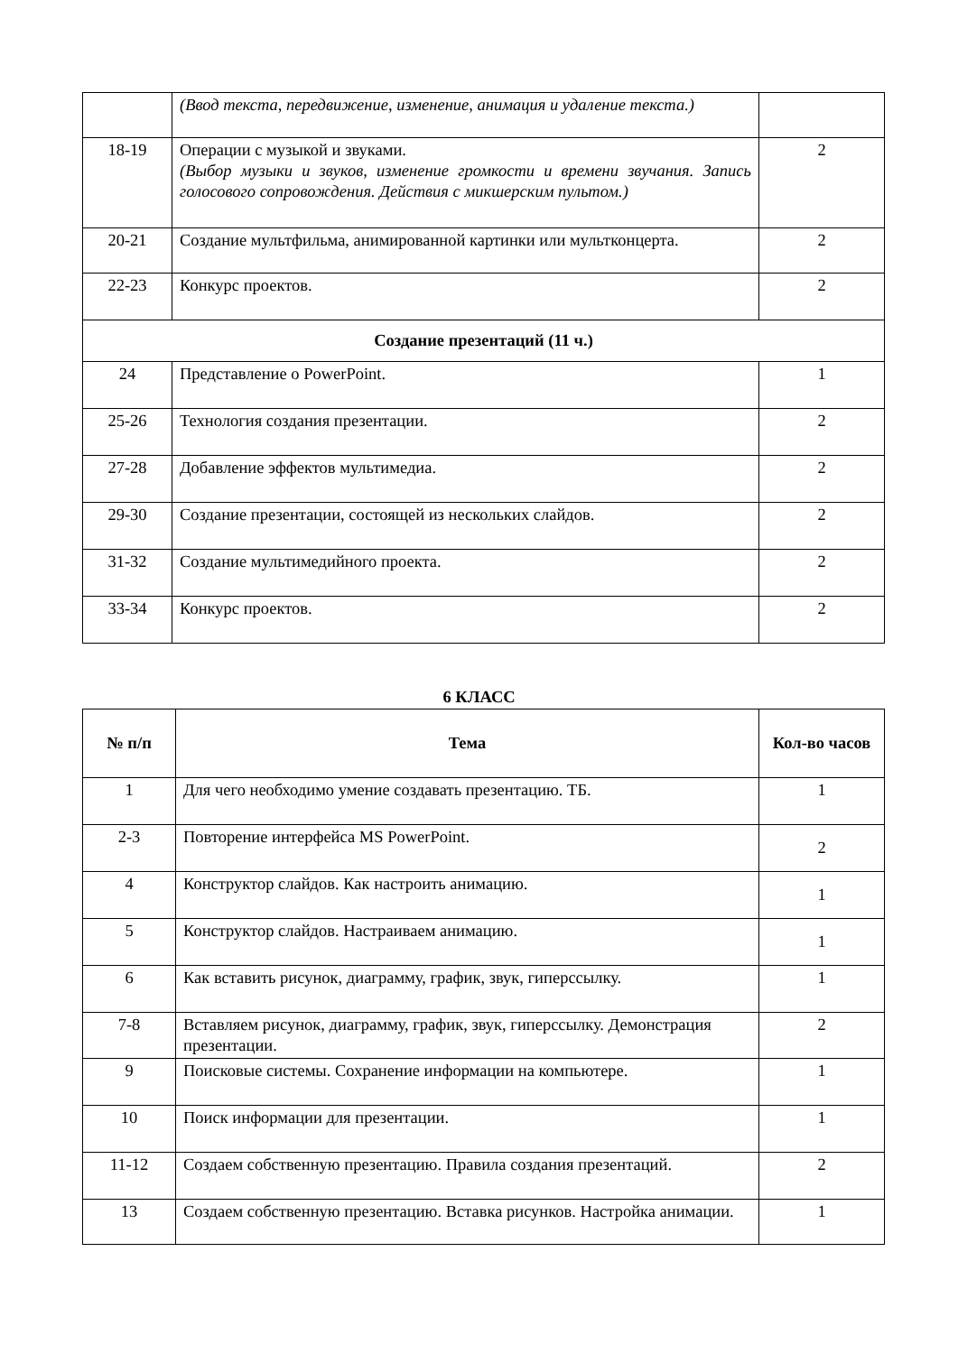| | (Ввод текста, передвижение, изменение, анимация и удаление текста.) | |
| 18-19 | Операции с музыкой и звуками. (Выбор музыки и звуков, изменение громкости и времени звучания. Запись голосового сопровождения. Действия с микшерским пультом.) | 2 |
| 20-21 | Создание мультфильма, анимированной картинки или мультконцерта. | 2 |
| 22-23 | Конкурс проектов. | 2 |
| Создание презентаций (11 ч.) | | |
| 24 | Представление о PowerPoint. | 1 |
| 25-26 | Технология создания презентации. | 2 |
| 27-28 | Добавление эффектов мультимедиа. | 2 |
| 29-30 | Создание презентации, состоящей из нескольких слайдов. | 2 |
| 31-32 | Создание мультимедийного проекта. | 2 |
| 33-34 | Конкурс проектов. | 2 |
6 КЛАСС
| № п/п | Тема | Кол-во часов |
| --- | --- | --- |
| 1 | Для чего необходимо умение создавать презентацию. ТБ. | 1 |
| 2-3 | Повторение интерфейса MS PowerPoint. | 2 |
| 4 | Конструктор слайдов. Как настроить анимацию. | 1 |
| 5 | Конструктор слайдов. Настраиваем анимацию. | 1 |
| 6 | Как вставить рисунок, диаграмму, график, звук, гиперссылку. | 1 |
| 7-8 | Вставляем рисунок, диаграмму, график, звук, гиперссылку. Демонстрация презентации. | 2 |
| 9 | Поисковые системы. Сохранение информации на компьютере. | 1 |
| 10 | Поиск информации для презентации. | 1 |
| 11-12 | Создаем собственную презентацию. Правила создания презентаций. | 2 |
| 13 | Создаем собственную презентацию. Вставка рисунков. Настройка анимации. | 1 |